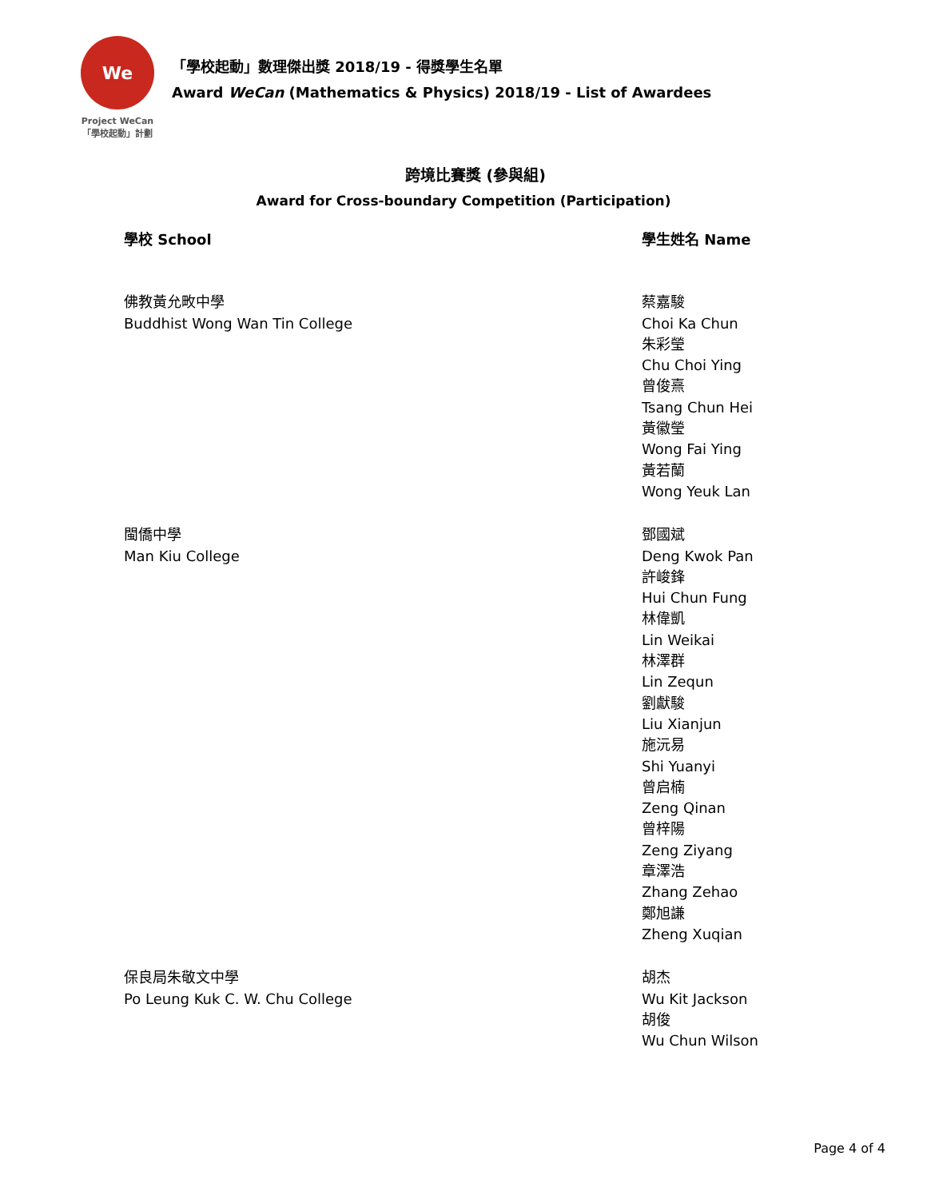We
Project WeCan
「學校起動」計劃
「學校起動」數理傑出獎 2018/19 - 得獎學生名單
Award WeCan (Mathematics & Physics) 2018/19 - List of Awardees
跨境比賽獎 (參與組)
Award for Cross-boundary Competition (Participation)
| 學校 School | 學生姓名 Name |
| --- | --- |
| 佛教黃允畋中學 Buddhist Wong Wan Tin College | 蔡嘉駿 Choi Ka Chun 朱彩瑩 Chu Choi Ying 曾俊熹 Tsang Chun Hei 黃徽瑩 Wong Fai Ying 黃若蘭 Wong Yeuk Lan |
| 閩僑中學 Man Kiu College | 鄧國斌 Deng Kwok Pan 許峻鋒 Hui Chun Fung 林偉凱 Lin Weikai 林澤群 Lin Zequn 劉獻駿 Liu Xianjun 施沅易 Shi Yuanyi 曾启楠 Zeng Qinan 曾梓陽 Zeng Ziyang 章澤浩 Zhang Zehao 鄭旭謙 Zheng Xuqian |
| 保良局朱敬文中學 Po Leung Kuk C. W. Chu College | 胡杰 Wu Kit Jackson 胡俊 Wu Chun Wilson |
Page 4 of 4